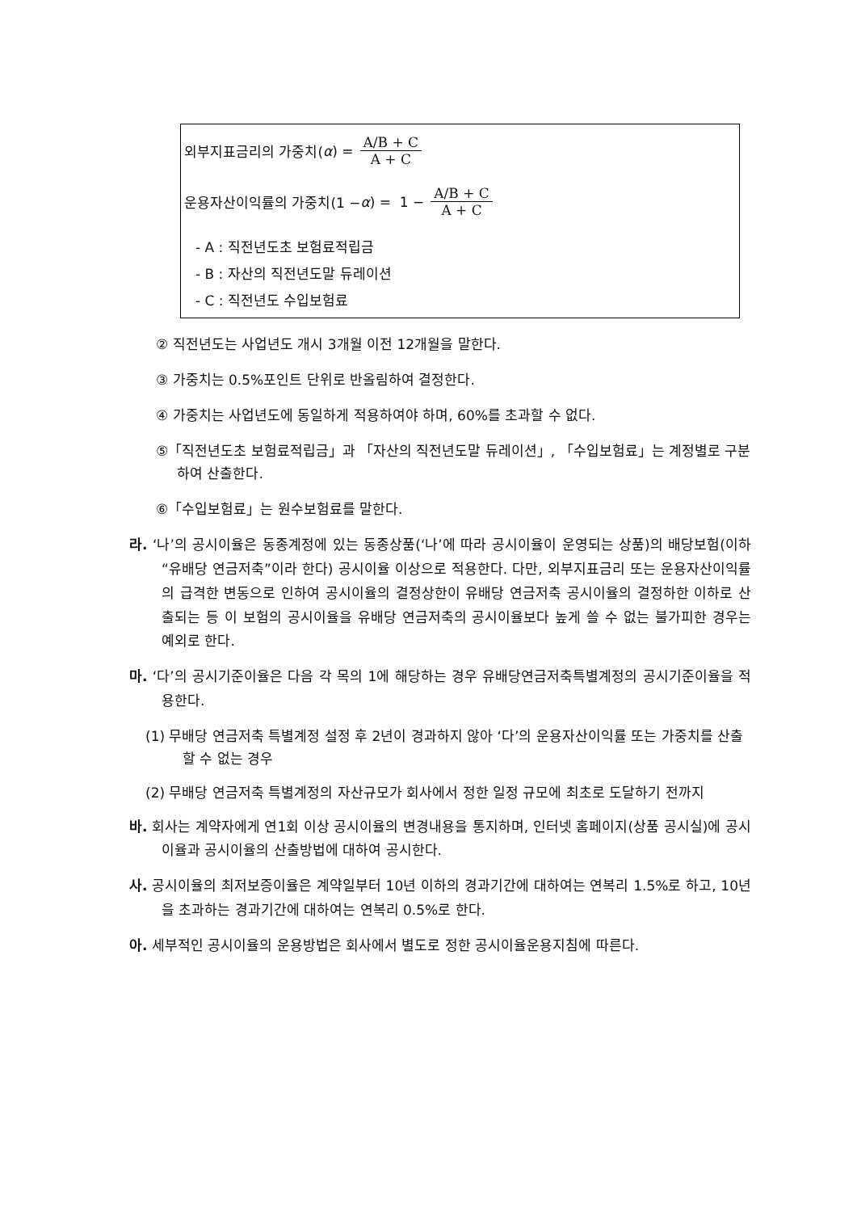외부지표금리의 가중치(α) = A/B + C A + C
운용자산이익률의 가중치(1 − α) = 1 − A/B + C A + C
- A : 직전년도초 보험료적립금
- B : 자산의 직전년도말 듀레이션
- C : 직전년도 수입보험료
② 직전년도는 사업년도 개시 3개월 이전 12개월을 말한다.
③ 가중치는 0.5%포인트 단위로 반올림하여 결정한다.
④ 가중치는 사업년도에 동일하게 적용하여야 하며, 60%를 초과할 수 없다.
⑤「직전년도초 보험료적립금」과 「자산의 직전년도말 듀레이션」, 「수입보험료」는 계정별로 구분하여 산출한다.
⑥「수입보험료」는 원수보험료를 말한다.
라. ‘나’의 공시이율은 동종계정에 있는 동종상품(‘나’에 따라 공시이율이 운영되는 상품)의 배당보험(이하 “유배당 연금저축”이라 한다) 공시이율 이상으로 적용한다. 다만, 외부지표금리 또는 운용자산이익률의 급격한 변동으로 인하여 공시이율의 결정상한이 유배당 연금저축 공시이율의 결정하한 이하로 산출되는 등 이 보험의 공시이율을 유배당 연금저축의 공시이율보다 높게 쓸 수 없는 불가피한 경우는 예외로 한다.
마. ‘다’의 공시기준이율은 다음 각 목의 1에 해당하는 경우 유배당연금저축특별계정의 공시기준이율을 적용한다.
(1) 무배당 연금저축 특별계정 설정 후 2년이 경과하지 않아 ‘다’의 운용자산이익률 또는 가중치를 산출할 수 없는 경우
(2) 무배당 연금저축 특별계정의 자산규모가 회사에서 정한 일정 규모에 최초로 도달하기 전까지
바. 회사는 계약자에게 연1회 이상 공시이율의 변경내용을 통지하며, 인터넷 홈페이지(상품 공시실)에 공시이율과 공시이율의 산출방법에 대하여 공시한다.
사. 공시이율의 최저보증이율은 계약일부터 10년 이하의 경과기간에 대하여는 연복리 1.5%로 하고, 10년을 초과하는 경과기간에 대하여는 연복리 0.5%로 한다.
아. 세부적인 공시이율의 운용방법은 회사에서 별도로 정한 공시이율운용지침에 따른다.